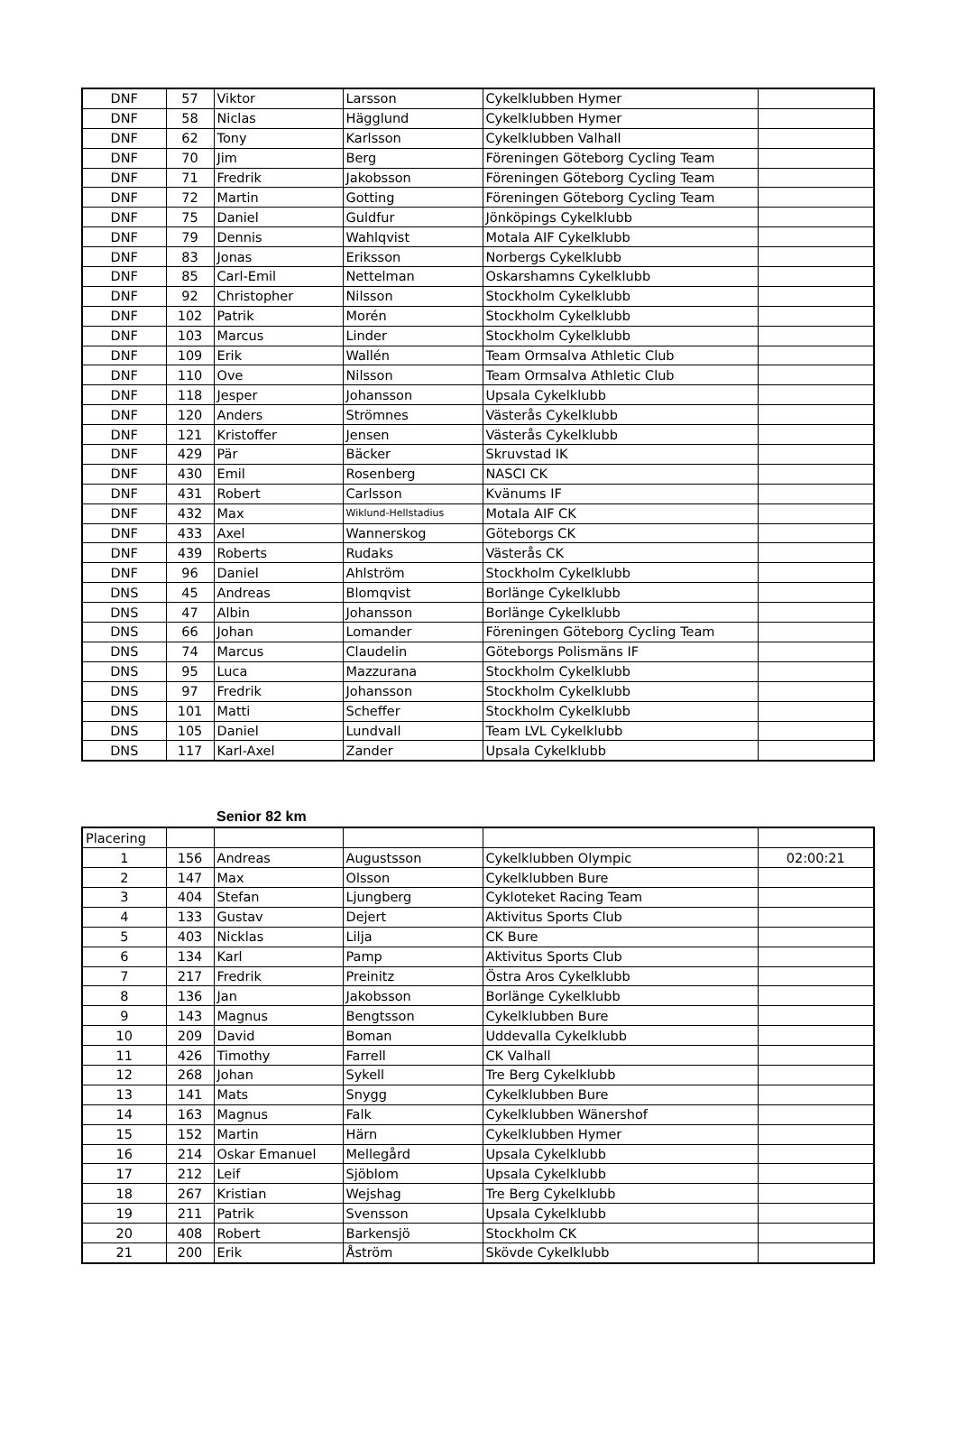| DNF | 57 | Viktor | Larsson | Cykelklubben Hymer | |
| DNF | 58 | Niclas | Hägglund | Cykelklubben Hymer | |
| DNF | 62 | Tony | Karlsson | Cykelklubben Valhall | |
| DNF | 70 | Jim | Berg | Föreningen Göteborg Cycling Team | |
| DNF | 71 | Fredrik | Jakobsson | Föreningen Göteborg Cycling Team | |
| DNF | 72 | Martin | Gotting | Föreningen Göteborg Cycling Team | |
| DNF | 75 | Daniel | Guldfur | Jönköpings Cykelklubb | |
| DNF | 79 | Dennis | Wahlqvist | Motala AIF Cykelklubb | |
| DNF | 83 | Jonas | Eriksson | Norbergs Cykelklubb | |
| DNF | 85 | Carl-Emil | Nettelman | Oskarshamns Cykelklubb | |
| DNF | 92 | Christopher | Nilsson | Stockholm Cykelklubb | |
| DNF | 102 | Patrik | Morén | Stockholm Cykelklubb | |
| DNF | 103 | Marcus | Linder | Stockholm Cykelklubb | |
| DNF | 109 | Erik | Wallén | Team Ormsalva Athletic Club | |
| DNF | 110 | Ove | Nilsson | Team Ormsalva Athletic Club | |
| DNF | 118 | Jesper | Johansson | Upsala Cykelklubb | |
| DNF | 120 | Anders | Strömnes | Västerås Cykelklubb | |
| DNF | 121 | Kristoffer | Jensen | Västerås Cykelklubb | |
| DNF | 429 | Pär | Bäcker | Skruvstad IK | |
| DNF | 430 | Emil | Rosenberg | NASCI CK | |
| DNF | 431 | Robert | Carlsson | Kvänums IF | |
| DNF | 432 | Max | Wiklund-Hellstadius | Motala AIF CK | |
| DNF | 433 | Axel | Wannerskog | Göteborgs CK | |
| DNF | 439 | Roberts | Rudaks | Västerås CK | |
| DNF | 96 | Daniel | Ahlström | Stockholm Cykelklubb | |
| DNS | 45 | Andreas | Blomqvist | Borlänge Cykelklubb | |
| DNS | 47 | Albin | Johansson | Borlänge Cykelklubb | |
| DNS | 66 | Johan | Lomander | Föreningen Göteborg Cycling Team | |
| DNS | 74 | Marcus | Claudelin | Göteborgs Polismäns IF | |
| DNS | 95 | Luca | Mazzurana | Stockholm Cykelklubb | |
| DNS | 97 | Fredrik | Johansson | Stockholm Cykelklubb | |
| DNS | 101 | Matti | Scheffer | Stockholm Cykelklubb | |
| DNS | 105 | Daniel | Lundvall | Team LVL Cykelklubb | |
| DNS | 117 | Karl-Axel | Zander | Upsala Cykelklubb | |
Senior 82 km
| Placering | | | | | |
| 1 | 156 | Andreas | Augustsson | Cykelklubben Olympic | 02:00:21 |
| 2 | 147 | Max | Olsson | Cykelklubben Bure | |
| 3 | 404 | Stefan | Ljungberg | Cykloteket Racing Team | |
| 4 | 133 | Gustav | Dejert | Aktivitus Sports Club | |
| 5 | 403 | Nicklas | Lilja | CK Bure | |
| 6 | 134 | Karl | Pamp | Aktivitus Sports Club | |
| 7 | 217 | Fredrik | Preinitz | Östra Aros Cykelklubb | |
| 8 | 136 | Jan | Jakobsson | Borlänge Cykelklubb | |
| 9 | 143 | Magnus | Bengtsson | Cykelklubben Bure | |
| 10 | 209 | David | Boman | Uddevalla Cykelklubb | |
| 11 | 426 | Timothy | Farrell | CK Valhall | |
| 12 | 268 | Johan | Sykell | Tre Berg Cykelklubb | |
| 13 | 141 | Mats | Snygg | Cykelklubben Bure | |
| 14 | 163 | Magnus | Falk | Cykelklubben Wänershof | |
| 15 | 152 | Martin | Härn | Cykelklubben Hymer | |
| 16 | 214 | Oskar Emanuel | Mellegård | Upsala Cykelklubb | |
| 17 | 212 | Leif | Sjöblom | Upsala Cykelklubb | |
| 18 | 267 | Kristian | Wejshag | Tre Berg Cykelklubb | |
| 19 | 211 | Patrik | Svensson | Upsala Cykelklubb | |
| 20 | 408 | Robert | Barkensjö | Stockholm CK | |
| 21 | 200 | Erik | Åström | Skövde Cykelklubb | |